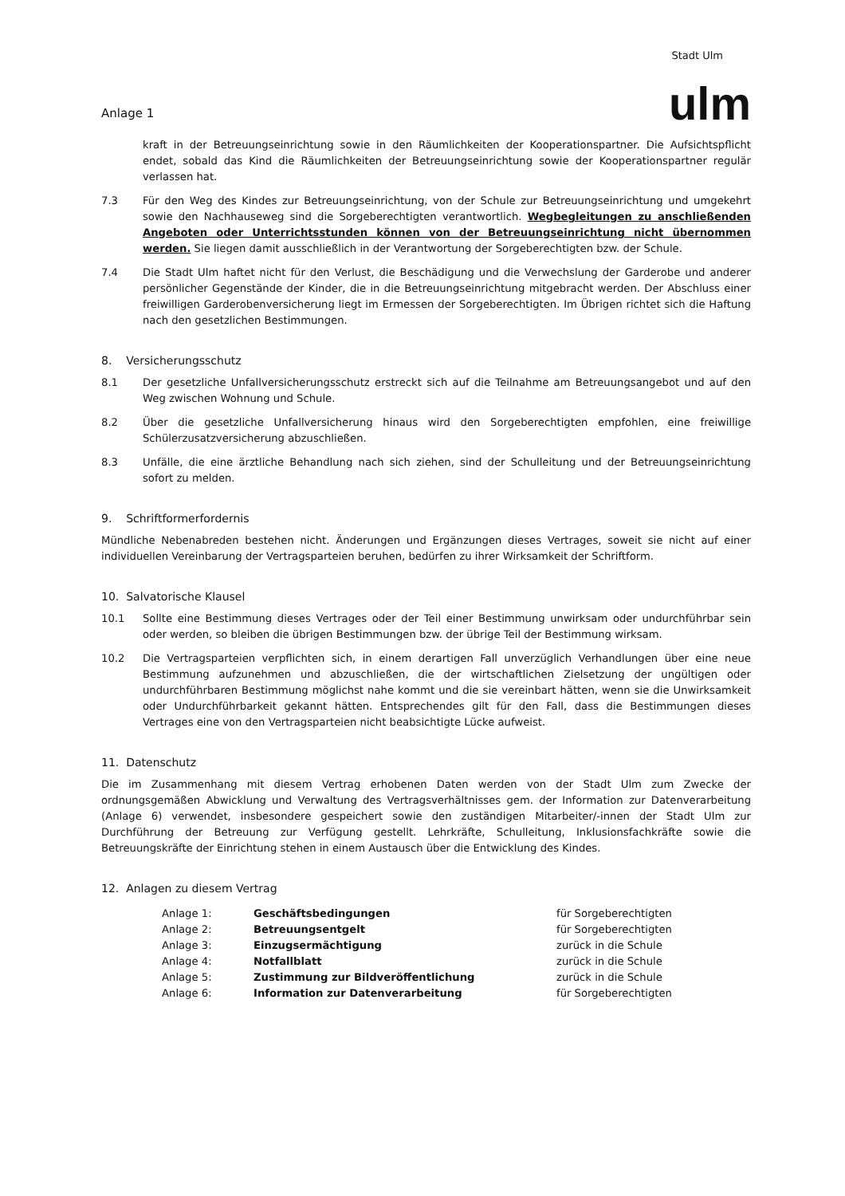Anlage 1
Stadt Ulm
ulm
kraft in der Betreuungseinrichtung sowie in den Räumlichkeiten der Kooperationspartner. Die Aufsichtspflicht endet, sobald das Kind die Räumlichkeiten der Betreuungseinrichtung sowie der Kooperationspartner regulär verlassen hat.
7.3 Für den Weg des Kindes zur Betreuungseinrichtung, von der Schule zur Betreuungseinrichtung und umgekehrt sowie den Nachhauseweg sind die Sorgeberechtigten verantwortlich. Wegbegleitungen zu anschließenden Angeboten oder Unterrichtsstunden können von der Betreuungseinrichtung nicht übernommen werden. Sie liegen damit ausschließlich in der Verantwortung der Sorgeberechtigten bzw. der Schule.
7.4 Die Stadt Ulm haftet nicht für den Verlust, die Beschädigung und die Verwechslung der Garderobe und anderer persönlicher Gegenstände der Kinder, die in die Betreuungseinrichtung mitgebracht werden. Der Abschluss einer freiwilligen Garderobenversicherung liegt im Ermessen der Sorgeberechtigten. Im Übrigen richtet sich die Haftung nach den gesetzlichen Bestimmungen.
8. Versicherungsschutz
8.1 Der gesetzliche Unfallversicherungsschutz erstreckt sich auf die Teilnahme am Betreuungsangebot und auf den Weg zwischen Wohnung und Schule.
8.2 Über die gesetzliche Unfallversicherung hinaus wird den Sorgeberechtigten empfohlen, eine freiwillige Schülerzusatzversicherung abzuschließen.
8.3 Unfälle, die eine ärztliche Behandlung nach sich ziehen, sind der Schulleitung und der Betreuungseinrichtung sofort zu melden.
9. Schriftformerfordernis
Mündliche Nebenabreden bestehen nicht. Änderungen und Ergänzungen dieses Vertrages, soweit sie nicht auf einer individuellen Vereinbarung der Vertragsparteien beruhen, bedürfen zu ihrer Wirksamkeit der Schriftform.
10. Salvatorische Klausel
10.1 Sollte eine Bestimmung dieses Vertrages oder der Teil einer Bestimmung unwirksam oder undurchführbar sein oder werden, so bleiben die übrigen Bestimmungen bzw. der übrige Teil der Bestimmung wirksam.
10.2 Die Vertragsparteien verpflichten sich, in einem derartigen Fall unverzüglich Verhandlungen über eine neue Bestimmung aufzunehmen und abzuschließen, die der wirtschaftlichen Zielsetzung der ungültigen oder undurchführbaren Bestimmung möglichst nahe kommt und die sie vereinbart hätten, wenn sie die Unwirksamkeit oder Undurchführbarkeit gekannt hätten. Entsprechendes gilt für den Fall, dass die Bestimmungen dieses Vertrages eine von den Vertragsparteien nicht beabsichtigte Lücke aufweist.
11. Datenschutz
Die im Zusammenhang mit diesem Vertrag erhobenen Daten werden von der Stadt Ulm zum Zwecke der ordnungsgemäßen Abwicklung und Verwaltung des Vertragsverhältnisses gem. der Information zur Datenverarbeitung (Anlage 6) verwendet, insbesondere gespeichert sowie den zuständigen Mitarbeiter/-innen der Stadt Ulm zur Durchführung der Betreuung zur Verfügung gestellt. Lehrkräfte, Schulleitung, Inklusionsfachkräfte sowie die Betreuungskräfte der Einrichtung stehen in einem Austausch über die Entwicklung des Kindes.
12. Anlagen zu diesem Vertrag
| Anlage 1: | Geschäftsbedingungen | für Sorgeberechtigten |
| Anlage 2: | Betreuungsentgelt | für Sorgeberechtigten |
| Anlage 3: | Einzugsermächtigung | zurück in die Schule |
| Anlage 4: | Notfallblatt | zurück in die Schule |
| Anlage 5: | Zustimmung zur Bildveröffentlichung | zurück in die Schule |
| Anlage 6: | Information zur Datenverarbeitung | für Sorgeberechtigten |